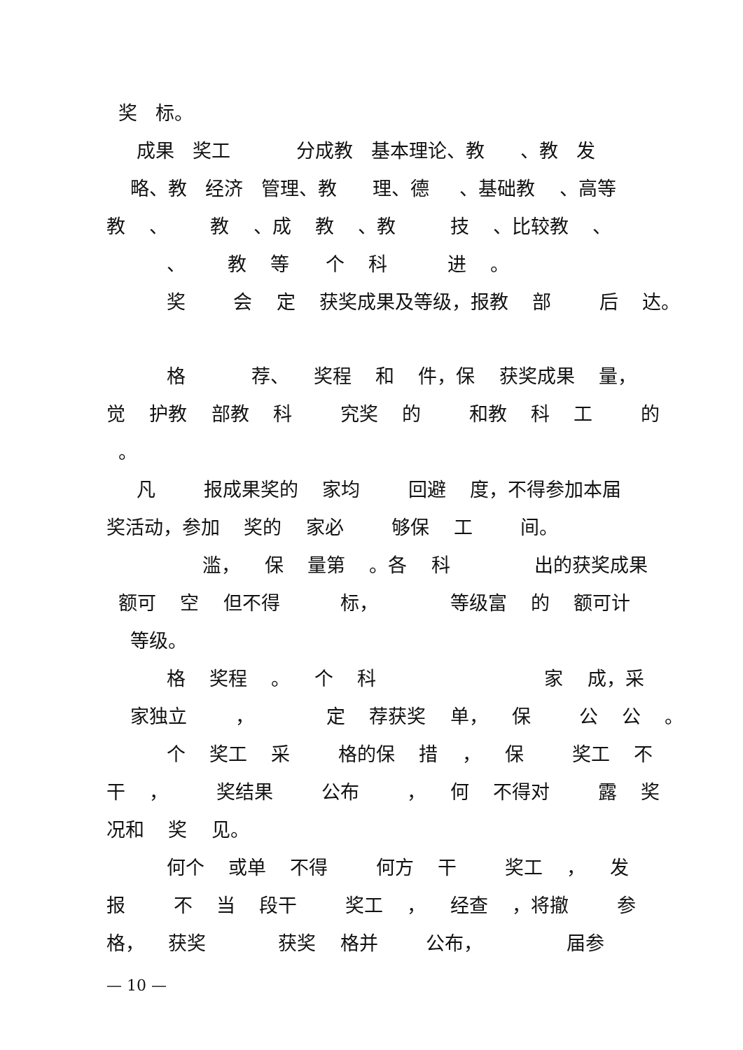奖 标。
成果 奖工 分成教 基本理论、教 、教 发
略、教 经济 管理、教 理、德 、基础教 、高等
教 、 教 、成 教 、教 技 、比较教 、
、 教 等 个 科 进 。
奖 会 定 获奖成果及等级，报教 部 后 达。
格 荐、 奖程 和 件，保 获奖成果 量，
觉 护教 部教 科 究奖 的 和教 科 工 的
。
凡 报成果奖的 家均 回避 度，不得参加本届
奖活动，参加 奖的 家必 够保 工 间。
滥， 保 量第 。各 科 出的获奖成果
额可 空 但不得 标， 等级富 的 额可计
等级。
格 奖程 。 个 科 家 成，采
家独立 ， 定 荐获奖 单， 保 公 公 。
个 奖工 采 格的保 措 ， 保 奖工 不
干 ， 奖结果 公布 ， 何 不得对 露 奖
况和 奖 见。
何个 或单 不得 何方 干 奖工 ， 发
报 不 当 段干 奖工 ， 经查 ，将撤 参
格， 获奖 获奖 格并 公布， 届参
— 10 —